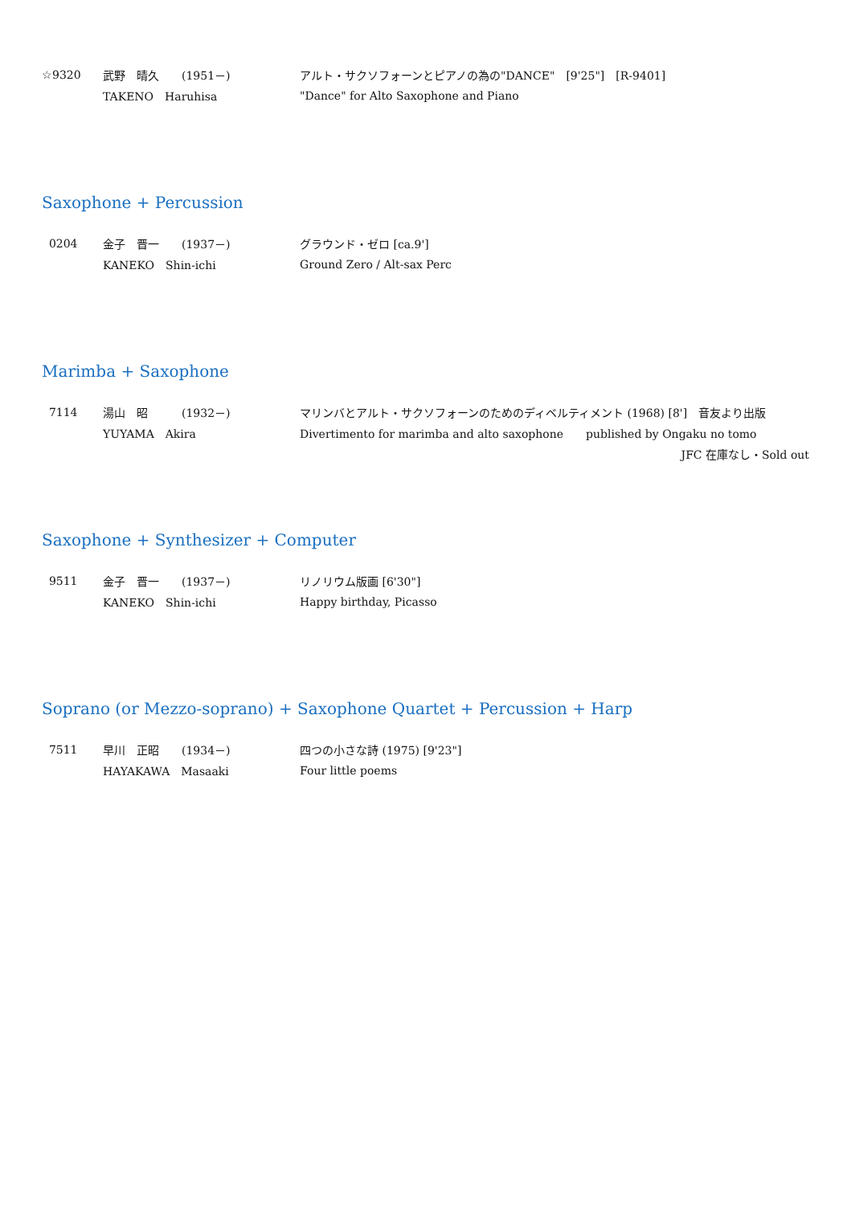☆9320 武野　晴久　　(1951－)
アルト・サクソフォーンとピアノの為の"DANCE"　[9'25"]　[R-9401]
TAKENO　Haruhisa
"Dance" for Alto Saxophone and Piano
Saxophone + Percussion
0204 金子　晋一　　(1937－) グラウンド・ゼロ [ca.9']
KANEKO　Shin-ichi Ground Zero / Alt-sax Perc
Marimba + Saxophone
7114 湯山　昭　　　(1932－)
マリンバとアルト・サクソフォーンのためのディベルティメント (1968) [8']　音友より出版
YUYAMA　Akira
Divertimento for marimba and alto saxophone　　published by Ongaku no tomo
JFC 在庫なし・Sold out
Saxophone + Synthesizer + Computer
9511 金子　晋一　　(1937－) リノリウム版画 [6'30"]
KANEKO　Shin-ichi Happy birthday, Picasso
Soprano (or Mezzo-soprano) + Saxophone Quartet + Percussion + Harp
7511 早川　正昭　　(1934－) 四つの小さな詩 (1975) [9'23"]
HAYAKAWA　Masaaki Four little poems